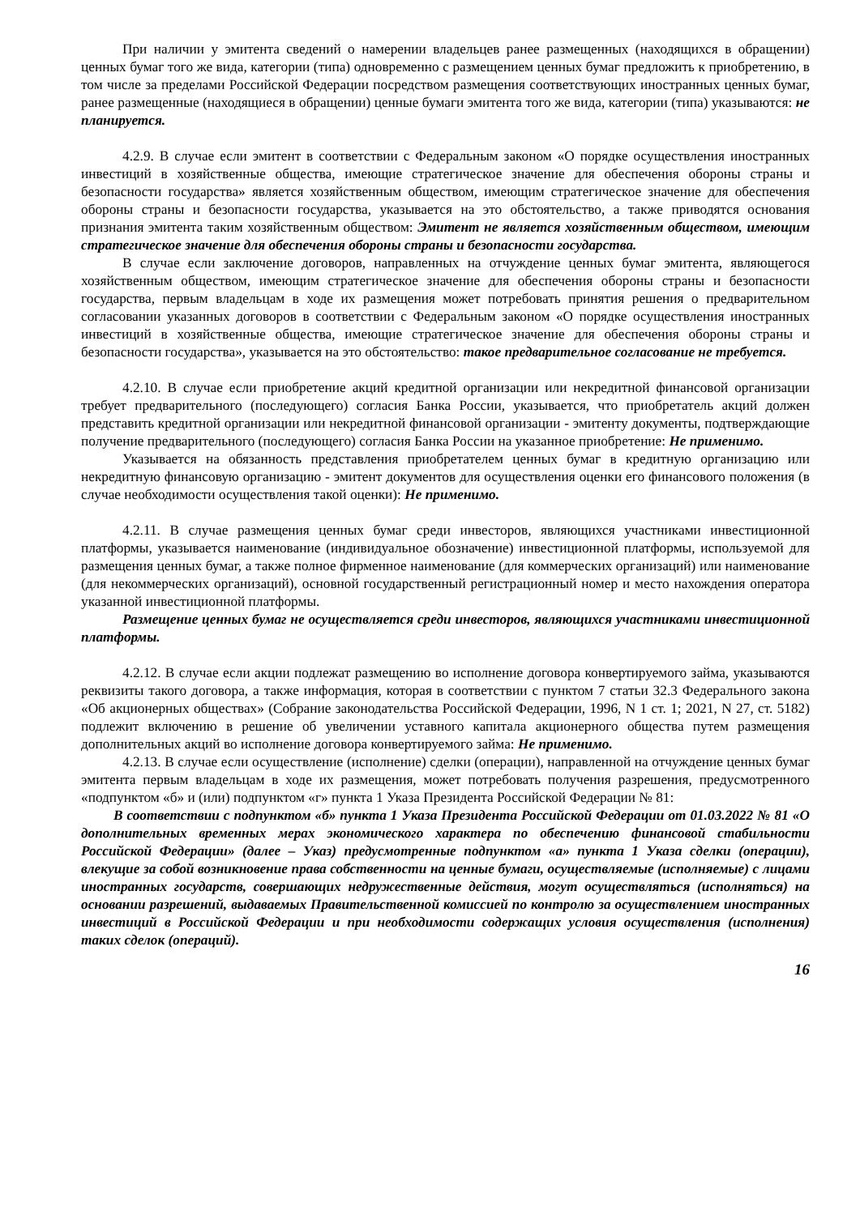При наличии у эмитента сведений о намерении владельцев ранее размещенных (находящихся в обращении) ценных бумаг того же вида, категории (типа) одновременно с размещением ценных бумаг предложить к приобретению, в том числе за пределами Российской Федерации посредством размещения соответствующих иностранных ценных бумаг, ранее размещенные (находящиеся в обращении) ценные бумаги эмитента того же вида, категории (типа) указываются: не планируется.
4.2.9. В случае если эмитент в соответствии с Федеральным законом «О порядке осуществления иностранных инвестиций в хозяйственные общества, имеющие стратегическое значение для обеспечения обороны страны и безопасности государства» является хозяйственным обществом, имеющим стратегическое значение для обеспечения обороны страны и безопасности государства, указывается на это обстоятельство, а также приводятся основания признания эмитента таким хозяйственным обществом: Эмитент не является хозяйственным обществом, имеющим стратегическое значение для обеспечения обороны страны и безопасности государства.
В случае если заключение договоров, направленных на отчуждение ценных бумаг эмитента, являющегося хозяйственным обществом, имеющим стратегическое значение для обеспечения обороны страны и безопасности государства, первым владельцам в ходе их размещения может потребовать принятия решения о предварительном согласовании указанных договоров в соответствии с Федеральным законом «О порядке осуществления иностранных инвестиций в хозяйственные общества, имеющие стратегическое значение для обеспечения обороны страны и безопасности государства», указывается на это обстоятельство: такое предварительное согласование не требуется.
4.2.10. В случае если приобретение акций кредитной организации или некредитной финансовой организации требует предварительного (последующего) согласия Банка России, указывается, что приобретатель акций должен представить кредитной организации или некредитной финансовой организации - эмитенту документы, подтверждающие получение предварительного (последующего) согласия Банка России на указанное приобретение: Не применимо.
Указывается на обязанность представления приобретателем ценных бумаг в кредитную организацию или некредитную финансовую организацию - эмитент документов для осуществления оценки его финансового положения (в случае необходимости осуществления такой оценки): Не применимо.
4.2.11. В случае размещения ценных бумаг среди инвесторов, являющихся участниками инвестиционной платформы, указывается наименование (индивидуальное обозначение) инвестиционной платформы, используемой для размещения ценных бумаг, а также полное фирменное наименование (для коммерческих организаций) или наименование (для некоммерческих организаций), основной государственный регистрационный номер и место нахождения оператора указанной инвестиционной платформы.
Размещение ценных бумаг не осуществляется среди инвесторов, являющихся участниками инвестиционной платформы.
4.2.12. В случае если акции подлежат размещению во исполнение договора конвертируемого займа, указываются реквизиты такого договора, а также информация, которая в соответствии с пунктом 7 статьи 32.3 Федерального закона «Об акционерных обществах» (Собрание законодательства Российской Федерации, 1996, N 1 ст. 1; 2021, N 27, ст. 5182) подлежит включению в решение об увеличении уставного капитала акционерного общества путем размещения дополнительных акций во исполнение договора конвертируемого займа: Не применимо.
4.2.13. В случае если осуществление (исполнение) сделки (операции), направленной на отчуждение ценных бумаг эмитента первым владельцам в ходе их размещения, может потребовать получения разрешения, предусмотренного «подпунктом «б» и (или) подпунктом «г» пункта 1 Указа Президента Российской Федерации № 81:
В соответствии с подпунктом «б» пункта 1 Указа Президента Российской Федерации от 01.03.2022 № 81 «О дополнительных временных мерах экономического характера по обеспечению финансовой стабильности Российской Федерации» (далее – Указ) предусмотренные подпунктом «а» пункта 1 Указа сделки (операции), влекущие за собой возникновение права собственности на ценные бумаги, осуществляемые (исполняемые) с лицами иностранных государств, совершающих недружественные действия, могут осуществляться (исполняться) на основании разрешений, выдаваемых Правительственной комиссией по контролю за осуществлением иностранных инвестиций в Российской Федерации и при необходимости содержащих условия осуществления (исполнения) таких сделок (операций).
16